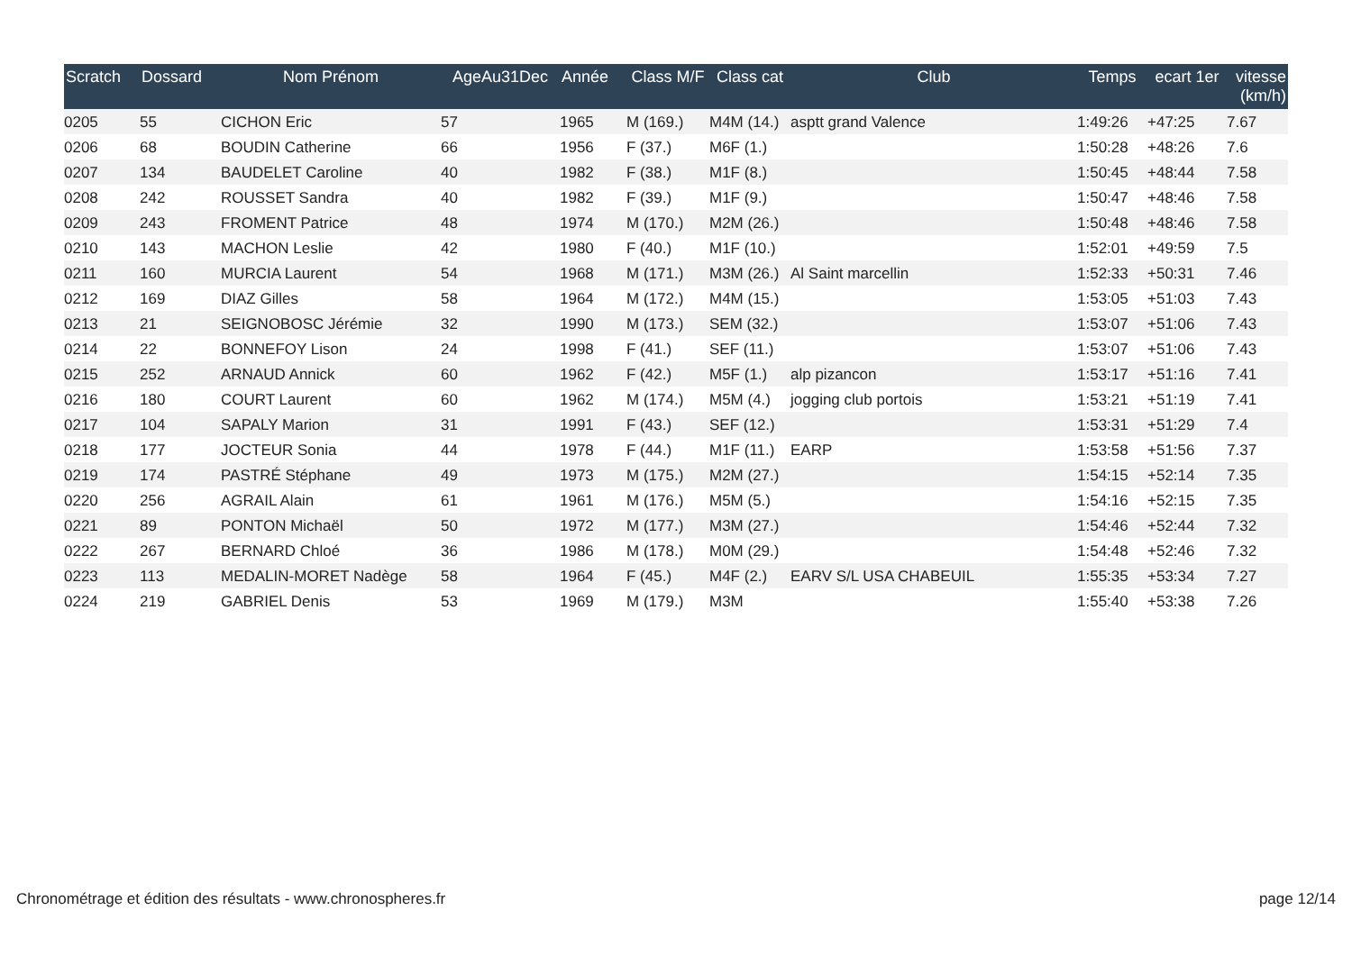| Scratch | Dossard | Nom Prénom | AgeAu31Dec | Année | Class M/F | Class cat | Club | Temps | ecart 1er | vitesse (km/h) |
| --- | --- | --- | --- | --- | --- | --- | --- | --- | --- | --- |
| 0205 | 55 | CICHON Eric | 57 | 1965 | M (169.) | M4M (14.) | asptt grand Valence | 1:49:26 | +47:25 | 7.67 |
| 0206 | 68 | BOUDIN Catherine | 66 | 1956 | F (37.) | M6F (1.) | | 1:50:28 | +48:26 | 7.6 |
| 0207 | 134 | BAUDELET Caroline | 40 | 1982 | F (38.) | M1F (8.) | | 1:50:45 | +48:44 | 7.58 |
| 0208 | 242 | ROUSSET Sandra | 40 | 1982 | F (39.) | M1F (9.) | | 1:50:47 | +48:46 | 7.58 |
| 0209 | 243 | FROMENT Patrice | 48 | 1974 | M (170.) | M2M (26.) | | 1:50:48 | +48:46 | 7.58 |
| 0210 | 143 | MACHON Leslie | 42 | 1980 | F (40.) | M1F (10.) | | 1:52:01 | +49:59 | 7.5 |
| 0211 | 160 | MURCIA Laurent | 54 | 1968 | M (171.) | M3M (26.) | Al Saint marcellin | 1:52:33 | +50:31 | 7.46 |
| 0212 | 169 | DIAZ Gilles | 58 | 1964 | M (172.) | M4M (15.) | | 1:53:05 | +51:03 | 7.43 |
| 0213 | 21 | SEIGNOBOSC Jérémie | 32 | 1990 | M (173.) | SEM (32.) | | 1:53:07 | +51:06 | 7.43 |
| 0214 | 22 | BONNEFOY Lison | 24 | 1998 | F (41.) | SEF (11.) | | 1:53:07 | +51:06 | 7.43 |
| 0215 | 252 | ARNAUD Annick | 60 | 1962 | F (42.) | M5F (1.) | alp pizancon | 1:53:17 | +51:16 | 7.41 |
| 0216 | 180 | COURT Laurent | 60 | 1962 | M (174.) | M5M (4.) | jogging club portois | 1:53:21 | +51:19 | 7.41 |
| 0217 | 104 | SAPALY Marion | 31 | 1991 | F (43.) | SEF (12.) | | 1:53:31 | +51:29 | 7.4 |
| 0218 | 177 | JOCTEUR Sonia | 44 | 1978 | F (44.) | M1F (11.) | EARP | 1:53:58 | +51:56 | 7.37 |
| 0219 | 174 | PASTRÉ Stéphane | 49 | 1973 | M (175.) | M2M (27.) | | 1:54:15 | +52:14 | 7.35 |
| 0220 | 256 | AGRAIL Alain | 61 | 1961 | M (176.) | M5M (5.) | | 1:54:16 | +52:15 | 7.35 |
| 0221 | 89 | PONTON Michaël | 50 | 1972 | M (177.) | M3M (27.) | | 1:54:46 | +52:44 | 7.32 |
| 0222 | 267 | BERNARD Chloé | 36 | 1986 | M (178.) | M0M (29.) | | 1:54:48 | +52:46 | 7.32 |
| 0223 | 113 | MEDALIN-MORET Nadège | 58 | 1964 | F (45.) | M4F (2.) | EARV S/L USA CHABEUIL | 1:55:35 | +53:34 | 7.27 |
| 0224 | 219 | GABRIEL Denis | 53 | 1969 | M (179.) | M3M | | 1:55:40 | +53:38 | 7.26 |
Chronométrage et édition des résultats - www.chronospheres.fr page 12/14